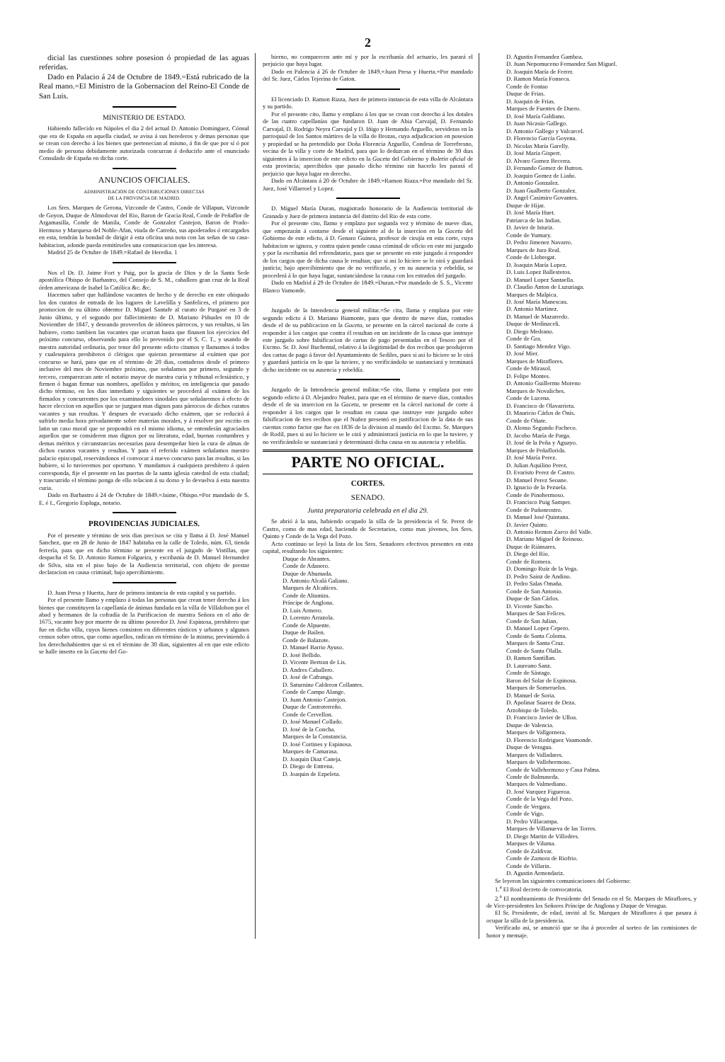2
dicial las cuestiones sobre posesion ó propiedad de las aguas referidas.
Dado en Palacio á 24 de Octubre de 1849.=Está rubricado de la Real mano.=El Ministro de la Gobernacion del Reino-El Conde de San Luis.
MINISTERIO DE ESTADO.
Habiendo fallecido en Nápoles el dia 2 del actual D. Antonio Dominguez, Cónsul que era de España en aquella ciudad, se avisa á sus herederos y demas personas que se crean con derecho á los bienes que pertenecian al mismo, á fin de que por sí ó por medio de persona debidamente autorizada concurran á deducirlo ante el enunciado Consulado de España en dicha corte.
ANUNCIOS OFICIALES.
ADMINISTRACION DE CONTRIBUCIONES DIRECTAS
DE LA PROVINCIA DE MADRID.
Los Sres. Marques de Gerona, Vizconde de Castro, Conde de Villapun, Vizconde de Goyon, Duque de Almodovar del Rio, Baron de Gracia Real, Conde de Peñaflor de Argamasilla, Conde de Manila, Conde de Gonzalez Castejon, Baron de Prado-Hermoso y Marquesa del Noble-Afan, viuda de Carreño, sus apoderados ó encargados en esta, tendrán la bondad de dirigir á esta oficina una nota con las señas de su casa-habitacion, adonde pueda remitírseles una comunicacion que les interesa.
Madrid 25 de Octubre de 1849.=Rafael de Heredia. 1
Nos el Dr. D. Jaime Fort y Puig, por la gracia de Dios y de la Santa Sede apostólica Obispo de Barbastro, del Consejo de S. M., caballero gran cruz de la Real órden americana de Isabel la Católica &c. &c.
Hacemos saber que hallándose vacantes de hecho y de derecho en este obispado los dos curatos de entrada de los lugares de Lavelilla y Sanfelices, el primero por promocion de su último obtentor D. Miguel Santafe al curato de Purgasé en 3 de Junio último, y el segundo por fallecimiento de D. Mariano Piñuales en 10 de Noviembre de 1847, y deseando proveerlos de idóneos párrocos, y sus resultas, si las hubiere, como tambien las vacantes que ocurran hasta que finasen los ejercicios del próximo concurso, observando para ello lo prevenido por el S. C. T., y usando de nuestra autoridad ordinaria, por tenor del presente edicto citamos y llamamos á todos y cualesquiera presbíteros ó clérigos que quieran presentarse al exámen que por concurso se hará, para que en el término de 20 dias, contaderos desde el primero inclusive del mes de Noviembre próximo, que señalamos por primero, segundo y tercero, comparezcan ante el notario mayor de nuestra curia y tribunal eclesiástico, y firmen ó hagan firmar sus nombres, apellidos y méritos; en inteligencia que pasado dicho término, en los dias inmediato y siguientes se procederá al exámen de los firmados y concurrentes por los examinadores sinodales que señalaremos á efecto de hacer eleccion en aquellos que se juzguen mas dignos para párrocos de dichos curatos vacantes y sus resultas. Y despues de evacuado dicho exámen, que se reducirá á sufrirlo media hora privadamente sobre materias morales, y á resolver por escrito en latin un caso moral que se propondrá en el mismo idioma, se entenderán agraciados aquellos que se consideren mas dignos por su literatura, edad, buenas costumbres y demas méritos y circunstancias necesarias para desempeñar bien la cura de almas de dichos curatos vacantes y resultas. Y para el referido exámen señalamos nuestro palacio episcopal, reservándonos el convocar á nuevo concurso para las resultas, si las hubiere, si lo tuvieremos por oportuno. Y mandamos á cualquiera presbítero á quien corresponda, fije el presente en las puertas de la santa iglesia catedral de esta ciudad; y trascurrido el término ponga de ello relacion á su dorso y lo devuelva á esta nuestra curia.
Dado en Barbastro á 24 de Octubre de 1849.=Jaime, Obispo.=Por mandado de S. E. é I., Gregorio Espluga, notario.
PROVIDENCIAS JUDICIALES.
Por el presente y término de seis dias precisos se cita y llama á D. José Manuel Sanchez, que en 28 de Junio de 1847 habitaba en la calle de Toledo, núm. 63, tienda ferrería, para que en dicho término se presente en el juzgado de Vistillas, que despacha el Sr. D. Antonio Ramon Folgueira, y escribanía de D. Manuel Hernandez de Silva, sita en el piso bajo de la Audiencia territorial, con objeto de prestar declaracion en causa criminal; bajo apercibimiento.
D. Juan Presa y Huerta, Juez de primera instancia de esta capital y su partido.
Por el presente llamo y emplazo á todas las personas que crean tener derecho á los bienes que constituyen la capellanía de ánimas fundada en la villa de Villalobon por el abad y hermanos de la cofradía de la Purificacion de nuestra Señora en el año de 1675, vacante hoy por muerte de su último poseedor D. José Espinosa, presbítero que fue en dicha villa, cuyos bienes consisten en diferentes rústicos y urbanos y algunos censos sobre otros, que como aquellos, radican en término de la misma; previniendo á los derechohabientes que si en el término de 30 dias, siguientes al en que este edicto se halle inserto en la Gaceta del Go-
bierno, no comparecen ante mí y por la escribanía del actuario, les parará el perjuicio que haya lugar.
Dado en Palencia á 26 de Octubre de 1849.=Juan Presa y Huerta.=Por mandado del Sr. Juez, Cárlos Tejerina de Gaton.
El licenciado D. Ramon Riaza, Juez de primera instancia de esta villa de Alcántara y su partido.
Por el presente cito, llamo y emplazo á los que se crean con derecho á los dotales de las cuatro capellanías que fundaron D. Juan de Abia Carvajal, D. Fernando Carvajal, D. Rodrigo Neyra Carvajal y D. Iñigo y Hernando Arguello, servideras en la parroquial de los Santos mártires de la villa de Brozas, cuya adjudicacion en posesion y propiedad se ha pretendido por Doña Florencia Arguello, Condesa de Torrefresno, vecina de la villa y corte de Madrid, para que lo deduzcan en el término de 30 dias siguientes á la insercion de este edicto en la Gaceta del Gobierno y Boletin oficial de esta provincia; apercibidos que pasado dicho término sin hacerlo les parará el perjuicio que haya lugar en derecho.
Dado en Alcántara á 20 de Octubre de 1849.=Ramon Riaza.=Por mandado del Sr. Juez, José Villarroel y Lopez.
D. Miguel María Duran, magistrado honorario de la Audiencia territorial de Granada y Juez de primera instancia del distrito del Rio de esta corte.
Por el presente cito, llamo y emplazo por segunda vez y término de nueve dias, que empezarán á contarse desde el siguiente al de la insercion en la Gaceta del Gobierno de este edicto, á D. Genaro Guinea, profesor de cirujía en esta corte, cuya habitacion se ignora, y contra quien pende causa criminal de oficio en este mi juzgado y por la escribania del refrendatario, para que se presente en este juzgado á responder de los cargos que de dicha causa le resultan; que si asi lo hiciere se le oirá y guardará justicia; bajo apercibimiento que de no verificarlo, y en su ausencia y rebeldía, se procederá á lo que haya lugar, sustanciándose la causa con los estrados del juzgado.
Dado en Madrid á 29 de Octubre de 1849.=Duran.=Por mandado de S. S., Vicente Blanco Vamonde.
Juzgado de la Intendencia general militar.=Se cita, llama y emplaza por este segundo edicto á D. Mariano Biamonte, para que dentro de nueve dias, contados desde el de su publicacion en la Gaceta, se presente en la cárcel nacional de corte á responder á los cargos que contra él resultan en un incidente de la causa que instruye este juzgado sobre falsificacion de cartas de pago presentadas en el Tesoro por el Excmo. Sr. D. José Buchental, relativo á la ilegitimidad de dos recibos que produjeron dos cartas de pago á favor del Ayuntamiento de Sediles, pues si asi lo hiciere se le oirá y guardará justicia en lo que la tuviere, y no verificándolo se sustanciará y terminará dicho incidente en su ausencia y rebeldía.
Juzgado de la Intendencia general militar.=Se cita, llama y emplaza por este segundo edicto á D. Alejandro Nuñez, para que en el término de nueve dias, contados desde el de su insercion en la Gaceta, se presente en la cárcel nacional de corte á responder á los cargos que le resultan en causa que instruye este juzgado sobre falsificacion de tres recibos que el Nuñez presentó en justificacion de la data de sus cuentas como factor que fue en 1836 de la division al mando del Excmo. Sr. Marques de Rodil, pues si asi lo hiciere se le oirá y administrará justicia en lo que la tuviere, y no verificándolo se sustanciará y determinará dicha causa en su ausencia y rebeldía.
PARTE NO OFICIAL.
CORTES.
SENADO.
Junta preparatoria celebrada en el dia 29.
Se abrió á la una, habiendo ocupado la silla de la presidencia el Sr. Perez de Castro, como de mas edad, haciendo de Secretarios, como mas jóvenes, los Sres. Quinto y Conde de la Vega del Pozo.
Acto contínuo se leyó la lista de los Sres. Senadores efectivos presentes en esta capital, resultando los siguientes:
Duque de Abrantes.
Conde de Adanero.
Duque de Ahumada.
D. Antonio Alcalá Galiano.
Marques de Alcañices.
Conde de Altamira.
Príncipe de Anglona.
D. Luis Armero.
D. Lorenzo Arrazola.
Conde de Alpuente.
Duque de Bailen.
Conde de Balazote.
D. Manuel Barrio Ayuso.
D. José Bellido.
D. Vicente Bertran de Lis.
D. Andres Caballero.
D. José de Cafranga.
D. Saturnino Calderon Collantes.
Conde de Campo Alange.
D. Juan Antonio Castejon.
Duque de Castroterreño.
Conde de Cervellon.
D. José Manuel Collado.
D. José de la Concha.
Marques de la Constancia.
D. José Cortines y Espinosa.
Marques de Camarasa.
D. Joaquin Diaz Caneja.
D. Diego de Entrena.
D. Joaquin de Ezpeleta.
D. Agustin Fernandez Gamboa.
D. Juan Nepomuceno Fernandez San Miguel.
D. Joaquin María de Ferrer.
D. Ramon María Fonseca.
Conde de Fontao
Duque de Frias.
D. Joaquin de Frias.
Marques de Fuentes de Duero.
D. José María Galdiano.
D. Juan Nicasio Gallego.
D. Antonio Gallego y Valcarcel.
D. Florencio García Goyena.
D. Nicolas María Garelly.
D. José María Gispert.
D. Alvaro Gomez Becerra.
D. Fernando Gomez de Butron.
D. Joaquin Gomez de Liaño.
D. Antonio Gonzalez.
D. Juan Gualberto Gonzalez.
D. Angel Casimiro Govantes.
Duque de Hijar.
D. José María Huet.
Patriarca de las Indias.
D. Javier de Isturiz.
Conde de Yumury.
D. Pedro Jimenez Navarro.
Marques de Jura Real.
Conde de Llobregat.
D. Joaquin María Lopez.
D. Luis Lopez Ballesteros.
D. Manuel Lopez Santaella.
D. Claudio Anton de Luzuriaga.
Marques de Malpica.
D. José María Manescau.
D. Antonio Martinez.
D. Manuel de Mazarredo.
Duque de Medinaceli.
D. Diego Medrano.
Conde de Gra.
D. Santiago Mendez Vigo.
D. José Mier.
Marques de Miraflores.
Conde de Mirasol.
D. Felipe Montes.
D. Antonio Guillermo Moreno
Marques de Novaliches.
Conde de Lucena.
D. Francisco de Olavarrieta.
D. Mauricio Cárlos de Onís.
Conde de Oñate.
D. Alonso Segundo Pacheco.
D. Jacobo María de Parga.
D. José de la Peña y Aguayo.
Marques de Peñaflorida.
D. José María Perez.
D. Julian Aquilino Perez.
D. Evaristo Perez de Castro.
D. Manuel Perez Seoane.
D. Ignacio de la Pezuela.
Conde de Pinohermoso.
D. Francisco Puig Samper.
Conde de Puñonrostro.
D. Manuel José Quintana.
D. Javier Quinto.
D. Antonio Remon Zarco del Valle.
D. Mariano Miguel de Reinoso.
Duque de Riánsares.
D. Diego del Rio.
Conde de Romera.
D. Domingo Ruiz de la Vega.
D. Pedro Sainz de Andino.
D. Pedro Salas Omaña.
Conde de San Antonio.
Duque de San Cárlos.
D. Vicente Sancho.
Marques de San Felices.
Conde de San Julian.
D. Manuel Lopez Cepero.
Conde de Santa Coloma.
Marques de Santa Cruz.
Conde de Santa Olalla.
D. Ramon Santillan.
D. Laureano Sanz.
Conde de Sástago.
Baron del Solar de Espinosa.
Marques de Someruelos.
D. Manuel de Soria.
D. Apolinar Suarez de Deza.
Arzobispo de Toledo.
D. Francisco Javier de Ulloa.
Duque de Valencia.
Marques de Vallgornera.
D. Florencio Rodriguez Vaamonde.
Duque de Veragua.
Marques de Valladares.
Marques de Vallehermoso.
Conde de Vallehermoso y Casa Palma.
Conde de Balmaseda.
Marques de Valmediano.
D. José Vazquez Figueroa.
Conde de la Vega del Pozo.
Conde de Vergara.
Conde de Vigo.
D. Pedro Villacampa.
Marques de Villanueva de las Torres.
D. Diego Martin de Villodres.
Marques de Viluma.
Conde de Zaldivar.
Conde de Zamora de Riofrio.
Conde de Villarin.
D. Agustin Armendariz.
Se leyeron las siguientes comunicaciones del Gobierno:
1.<sup>a</sup> El Real decreto de convocatoria.
2.<sup>a</sup> El nombramiento de Presidente del Senado en el Sr. Marques de Miraflores, y de Vice-presidentes los Señores Príncipe de Anglona y Duque de Veragua.
El Sr. Presidente, de edad, invitó al Sr. Marques de Miraflores á que pasara á ocupar la silla de la presidencia.
Verificado asi, se anunció que se iba á proceder al sorteo de las comisiones de honor y mensaje.